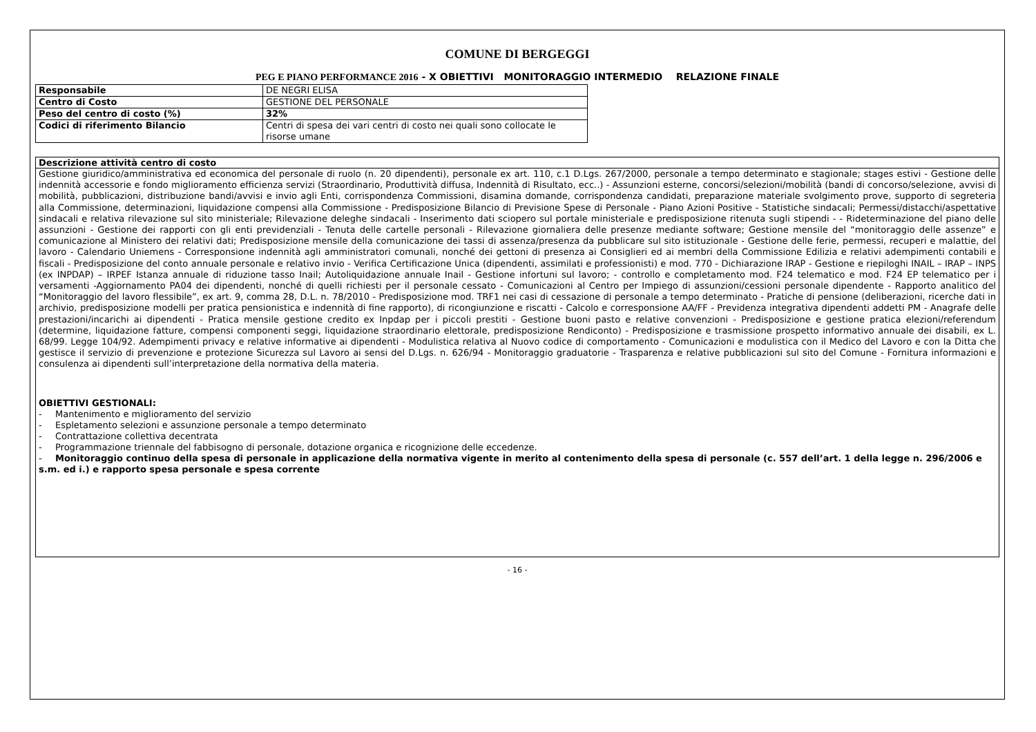COMUNE DI BERGEGGI
PEG E PIANO PERFORMANCE 2016 - X OBIETTIVI MONITORAGGIO INTERMEDIO RELAZIONE FINALE
| Responsabile | DE NEGRI ELISA |
| Centro di Costo | GESTIONE DEL PERSONALE |
| Peso del centro di costo (%) | 32% |
| Codici di riferimento Bilancio | Centri di spesa dei vari centri di costo nei quali sono collocate le risorse umane |
Descrizione attività centro di costo
Gestione giuridico/amministrativa ed economica del personale di ruolo (n. 20 dipendenti), personale ex art. 110, c.1 D.Lgs. 267/2000, personale a tempo determinato e stagionale; stages estivi - Gestione delle indennità accessorie e fondo miglioramento efficienza servizi (Straordinario, Produttività diffusa, Indennità di Risultato, ecc..) - Assunzioni esterne, concorsi/selezioni/mobilità (bandi di concorso/selezione, avvisi di mobilità, pubblicazioni, distribuzione bandi/avvisi e invio agli Enti, corrispondenza Commissioni, disamina domande, corrispondenza candidati, preparazione materiale svolgimento prove, supporto di segreteria alla Commissione, determinazioni, liquidazione compensi alla Commissione - Predisposizione Bilancio di Previsione Spese di Personale - Piano Azioni Positive - Statistiche sindacali; Permessi/distacchi/aspettative sindacali e relativa rilevazione sul sito ministeriale; Rilevazione deleghe sindacali - Inserimento dati sciopero sul portale ministeriale e predisposizione ritenuta sugli stipendi - - Rideterminazione del piano delle assunzioni - Gestione dei rapporti con gli enti previdenziali - Tenuta delle cartelle personali - Rilevazione giornaliera delle presenze mediante software; Gestione mensile del “monitoraggio delle assenze” e comunicazione al Ministero dei relativi dati; Predisposizione mensile della comunicazione dei tassi di assenza/presenza da pubblicare sul sito istituzionale - Gestione delle ferie, permessi, recuperi e malattie, del lavoro - Calendario Uniemens - Corresponsione indennità agli amministratori comunali, nonché dei gettoni di presenza ai Consiglieri ed ai membri della Commissione Edilizia e relativi adempimenti contabili e fiscali - Predisposizione del conto annuale personale e relativo invio - Verifica Certificazione Unica (dipendenti, assimilati e professionisti) e mod. 770 - Dichiarazione IRAP - Gestione e riepiloghi INAIL – IRAP – INPS (ex INPDAP) – IRPEF Istanza annuale di riduzione tasso Inail; Autoliquidazione annuale Inail - Gestione infortuni sul lavoro; - controllo e completamento mod. F24 telematico e mod. F24 EP telematico per i versamenti -Aggiornamento PA04 dei dipendenti, nonché di quelli richiesti per il personale cessato - Comunicazioni al Centro per Impiego di assunzioni/cessioni personale dipendente - Rapporto analitico del “Monitoraggio del lavoro flessibile”, ex art. 9, comma 28, D.L. n. 78/2010 - Predisposizione mod. TRF1 nei casi di cessazione di personale a tempo determinato - Pratiche di pensione (deliberazioni, ricerche dati in archivio, predisposizione modelli per pratica pensionistica e indennità di fine rapporto), di ricongiunzione e riscatti - Calcolo e corresponsione AA/FF - Previdenza integrativa dipendenti addetti PM - Anagrafe delle prestazioni/incarichi ai dipendenti - Pratica mensile gestione credito ex Inpdap per i piccoli prestiti - Gestione buoni pasto e relative convenzioni - Predisposizione e gestione pratica elezioni/referendum (determine, liquidazione fatture, compensi componenti seggi, liquidazione straordinario elettorale, predisposizione Rendiconto) - Predisposizione e trasmissione prospetto informativo annuale dei disabili, ex L. 68/99. Legge 104/92. Adempimenti privacy e relative informative ai dipendenti - Modulistica relativa al Nuovo codice di comportamento - Comunicazioni e modulistica con il Medico del Lavoro e con la Ditta che gestisce il servizio di prevenzione e protezione Sicurezza sul Lavoro ai sensi del D.Lgs. n. 626/94 - Monitoraggio graduatorie - Trasparenza e relative pubblicazioni sul sito del Comune - Fornitura informazioni e consulenza ai dipendenti sull’interpretazione della normativa della materia.
OBIETTIVI GESTIONALI:
- Mantenimento e miglioramento del servizio
- Espletamento selezioni e assunzione personale a tempo determinato
- Contrattazione collettiva decentrata
- Programmazione triennale del fabbisogno di personale, dotazione organica e ricognizione delle eccedenze.
- Monitoraggio continuo della spesa di personale in applicazione della normativa vigente in merito al contenimento della spesa di personale (c. 557 dell’art. 1 della legge n. 296/2006 e s.m. ed i.) e rapporto spesa personale e spesa corrente
- 16 -